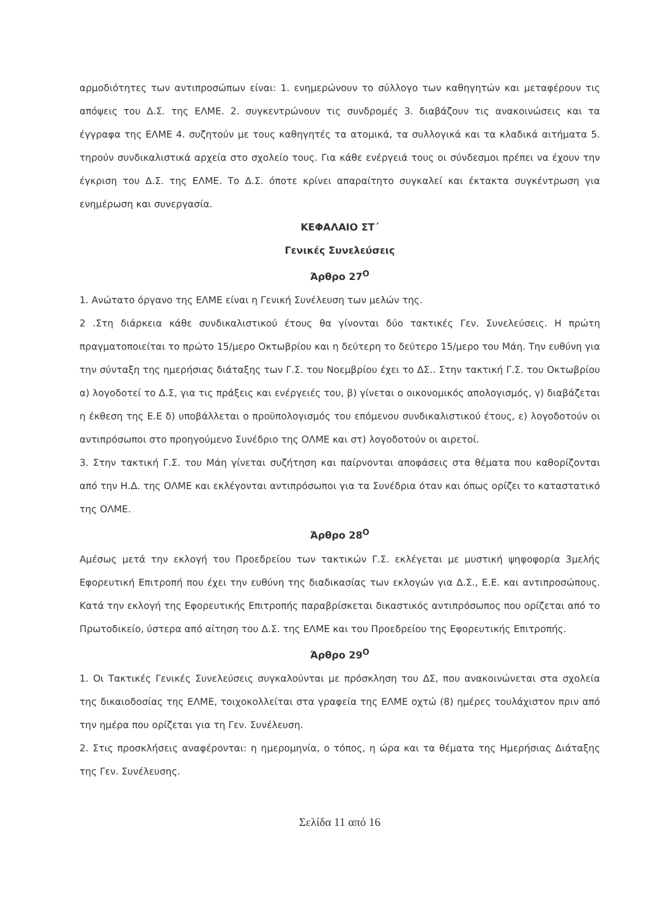αρμοδιότητες των αντιπροσώπων είναι: 1. ενημερώνουν το σύλλογο των καθηγητών και μεταφέρουν τις απόψεις του Δ.Σ. της ΕΛΜΕ. 2. συγκεντρώνουν τις συνδρομές 3. διαβάζουν τις ανακοινώσεις και τα έγγραφα της ΕΛΜΕ 4. συζητούν με τους καθηγητές τα ατομικά, τα συλλογικά και τα κλαδικά αιτήματα 5. τηρούν συνδικαλιστικά αρχεία στο σχολείο τους. Για κάθε ενέργειά τους οι σύνδεσμοι πρέπει να έχουν την έγκριση του Δ.Σ. της ΕΛΜΕ. Το Δ.Σ. όποτε κρίνει απαραίτητο συγκαλεί και έκτακτα συγκέντρωση για ενημέρωση και συνεργασία.
ΚΕΦΑΛΑΙΟ ΣΤ΄
Γενικές Συνελεύσεις
Άρθρο 27<sup>Ο</sup>
1. Ανώτατο όργανο της ΕΛΜΕ είναι η Γενική Συνέλευση των μελών της.
2 .Στη διάρκεια κάθε συνδικαλιστικού έτους θα γίνονται δύο τακτικές Γεν. Συνελεύσεις. Η πρώτη πραγματοποιείται το πρώτο 15/μερο Οκτωβρίου και η δεύτερη το δεύτερο 15/μερο του Μάη. Την ευθύνη για την σύνταξη της ημερήσιας διάταξης των Γ.Σ. του Νοεμβρίου έχει το ΔΣ.. Στην τακτική Γ.Σ. του Οκτωβρίου α) λογοδοτεί το Δ.Σ, για τις πράξεις και ενέργειές του, β) γίνεται ο οικονομικός απολογισμός, γ) διαβάζεται η έκθεση της Ε.Ε δ) υποβάλλεται ο προϋπολογισμός του επόμενου συνδικαλιστικού έτους, ε) λογοδοτούν οι αντιπρόσωποι στο προηγούμενο Συνέδριο της ΟΛΜΕ και στ) λογοδοτούν οι αιρετοί.
3. Στην τακτική Γ.Σ. του Μάη γίνεται συζήτηση και παίρνονται αποφάσεις στα θέματα που καθορίζονται από την Η.Δ. της ΟΛΜΕ και εκλέγονται αντιπρόσωποι για τα Συνέδρια όταν και όπως ορίζει το καταστατικό της ΟΛΜΕ.
Άρθρο 28<sup>Ο</sup>
Αμέσως μετά την εκλογή του Προεδρείου των τακτικών Γ.Σ. εκλέγεται με μυστική ψηφοφορία 3μελής Εφορευτική Επιτροπή που έχει την ευθύνη της διαδικασίας των εκλογών για Δ.Σ., Ε.Ε. και αντιπροσώπους. Κατά την εκλογή της Εφορευτικής Επιτροπής παραβρίσκεται δικαστικός αντιπρόσωπος που ορίζεται από το Πρωτοδικείο, ύστερα από αίτηση του Δ.Σ. της ΕΛΜΕ και του Προεδρείου της Εφορευτικής Επιτροπής.
Άρθρο 29<sup>Ο</sup>
1. Οι Τακτικές Γενικές Συνελεύσεις συγκαλούνται με πρόσκληση του ΔΣ, που ανακοινώνεται στα σχολεία της δικαιοδοσίας της ΕΛΜΕ, τοιχοκολλείται στα γραφεία της ΕΛΜΕ οχτώ (8) ημέρες τουλάχιστον πριν από την ημέρα που ορίζεται για τη Γεν. Συνέλευση.
2. Στις προσκλήσεις αναφέρονται: η ημερομηνία, ο τόπος, η ώρα και τα θέματα της Ημερήσιας Διάταξης της Γεν. Συνέλευσης.
Σελίδα 11 από 16